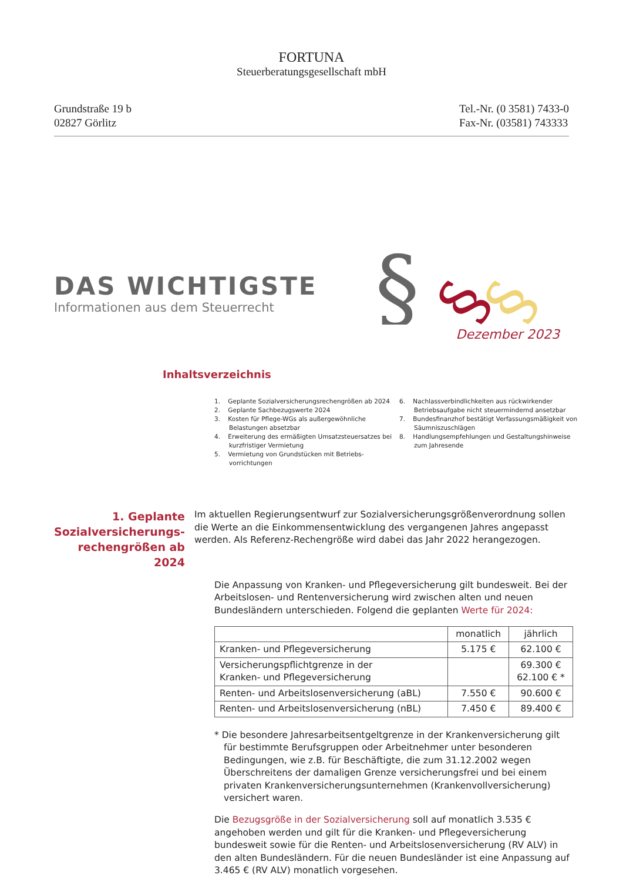FORTUNA
Steuerberatungsgesellschaft mbH
Grundstraße 19 b
02827 Görlitz
Tel.-Nr. (0 3581) 7433-0
Fax-Nr. (03581) 743333
DAS WICHTIGSTE
Informationen aus dem Steuerrecht
§
§
§
Dezember 2023
Inhaltsverzeichnis
1. Geplante Sozialversicherungsrechengrößen ab 2024
2. Geplante Sachbezugswerte 2024
3. Kosten für Pflege-WGs als außergewöhnliche Belastungen absetzbar
4. Erweiterung des ermäßigten Umsatzsteuersatzes bei kurzfristiger Vermietung
5. Vermietung von Grundstücken mit Betriebs-vorrichtungen
6. Nachlassverbindlichkeiten aus rückwirkender Betriebsaufgabe nicht steuermindernd ansetzbar
7. Bundesfinanzhof bestätigt Verfassungsmäßigkeit von Säumniszuschlägen
8. Handlungsempfehlungen und Gestaltungshinweise zum Jahresende
1. Geplante Sozialversicherungs-rechengrößen ab 2024
Im aktuellen Regierungsentwurf zur Sozialversicherungsgrößenverordnung sollen die Werte an die Einkommensentwicklung des vergangenen Jahres angepasst werden. Als Referenz-Rechengröße wird dabei das Jahr 2022 herangezogen.
Die Anpassung von Kranken- und Pflegeversicherung gilt bundesweit. Bei der Arbeitslosen- und Rentenversicherung wird zwischen alten und neuen Bundesländern unterschieden. Folgend die geplanten Werte für 2024:
| | monatlich | jährlich |
| --- | --- | --- |
| Kranken- und Pflegeversicherung | 5.175 € | 62.100 € |
| Versicherungspflichtgrenze in der Kranken- und Pflegeversicherung | | 69.300 € 62.100 € * |
| Renten- und Arbeitslosenversicherung (aBL) | 7.550 € | 90.600 € |
| Renten- und Arbeitslosenversicherung (nBL) | 7.450 € | 89.400 € |
* Die besondere Jahresarbeitsentgeltgrenze in der Krankenversicherung gilt für bestimmte Berufsgruppen oder Arbeitnehmer unter besonderen Bedingungen, wie z.B. für Beschäftigte, die zum 31.12.2002 wegen Überschreitens der damaligen Grenze versicherungsfrei und bei einem privaten Krankenversicherungsunternehmen (Krankenvollversicherung) versichert waren.
Die Bezugsgröße in der Sozialversicherung soll auf monatlich 3.535 € angehoben werden und gilt für die Kranken- und Pflegeversicherung bundesweit sowie für die Renten- und Arbeitslosenversicherung (RV ALV) in den alten Bundesländern. Für die neuen Bundesländer ist eine Anpassung auf 3.465 € (RV ALV) monatlich vorgesehen.